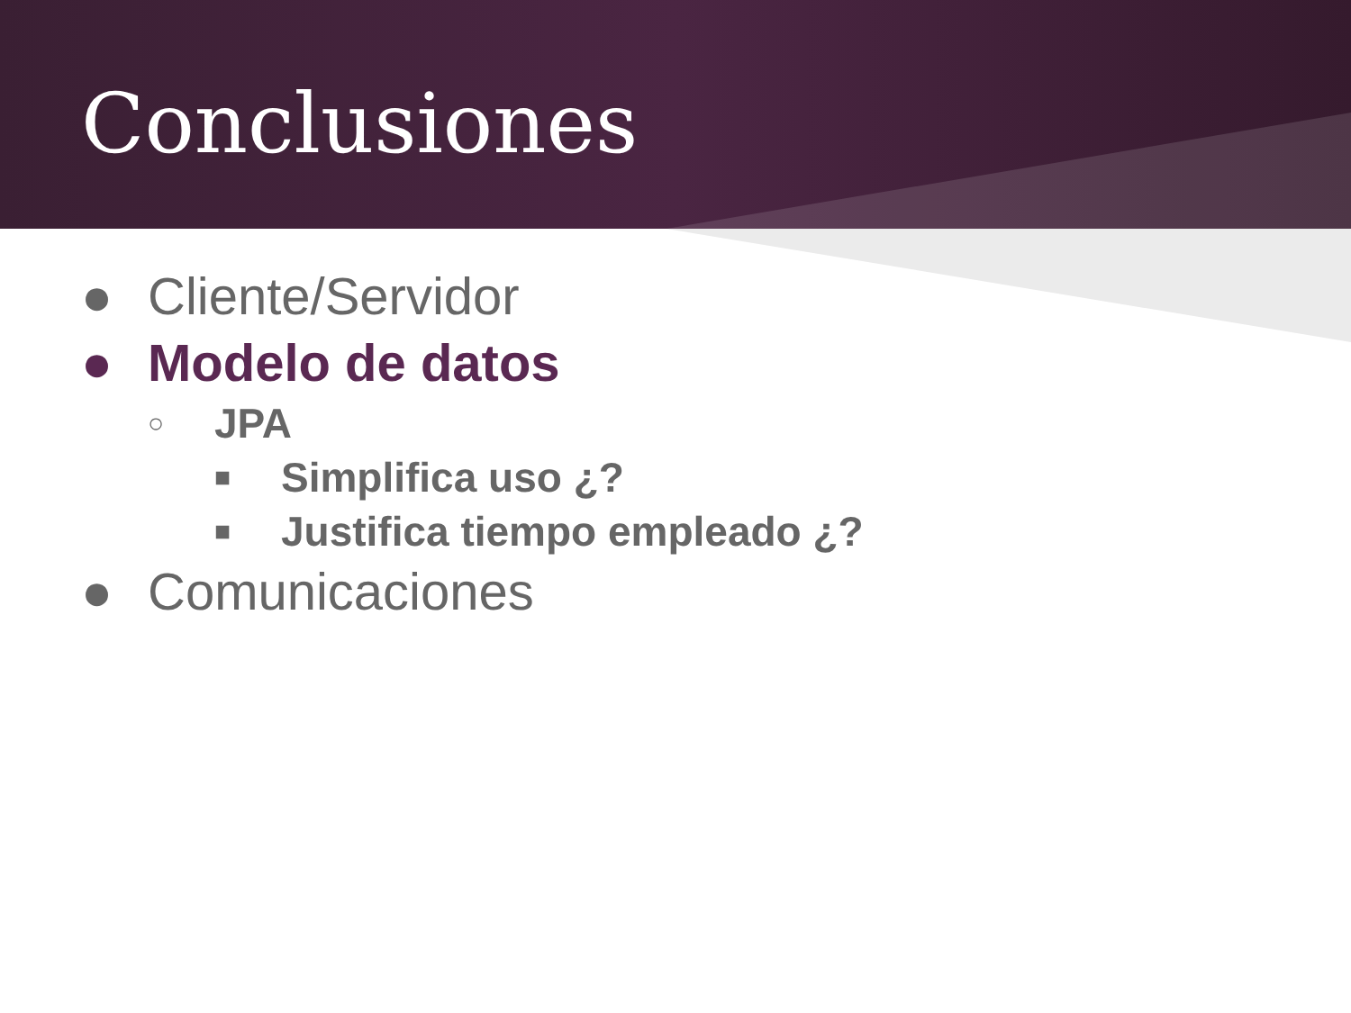Conclusiones
● Cliente/Servidor
● Modelo de datos
○ JPA
■ Simplifica uso ¿?
■ Justifica tiempo empleado ¿?
● Comunicaciones